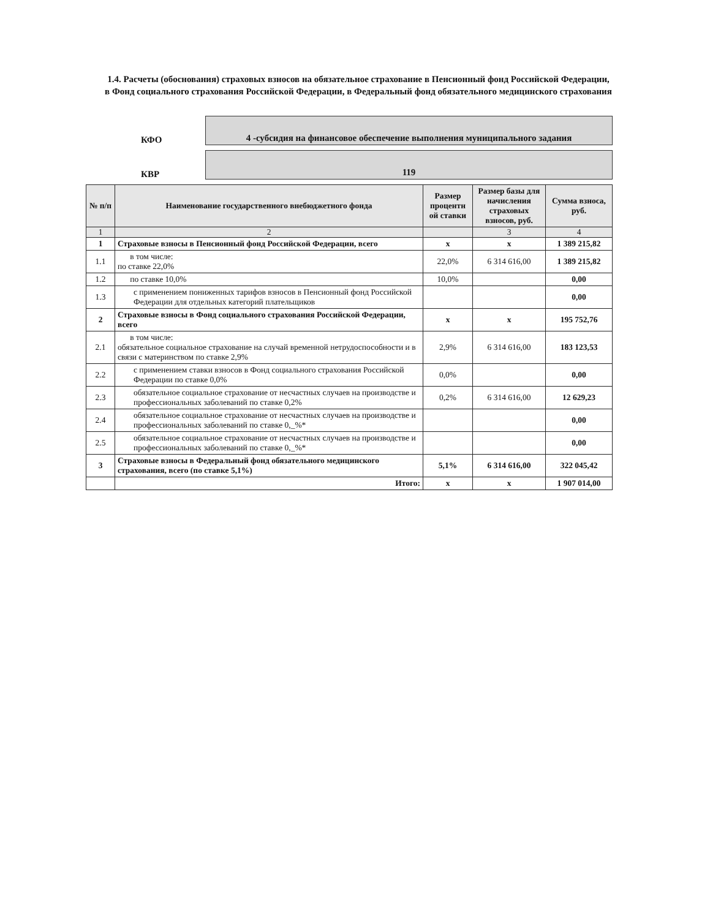1.4. Расчеты (обоснования) страховых взносов на обязательное страхование в Пенсионный фонд Российской Федерации, в Фонд социального страхования Российской Федерации, в Федеральный фонд обязательного медицинского страхования
КФО
4 -субсидия на финансовое обеспечение выполнения муниципального задания
КВР
119
| № п/п | Наименование государственного внебюджетного фонда | Размер процентн ой ставки | Размер базы для начисления страховых взносов, руб. | Сумма взноса, руб. |
| --- | --- | --- | --- | --- |
| 1 | 2 | | 3 | 4 |
| 1 | Страховые взносы в Пенсионный фонд Российской Федерации, всего | х | х | 1 389 215,82 |
| 1.1 | в том числе: по ставке 22,0% | 22,0% | 6 314 616,00 | 1 389 215,82 |
| 1.2 | по ставке 10,0% | 10,0% | | 0,00 |
| 1.3 | с применением пониженных тарифов взносов в Пенсионный фонд Российской Федерации для отдельных категорий плательщиков | | | 0,00 |
| 2 | Страховые взносы в Фонд социального страхования Российской Федерации, всего | х | х | 195 752,76 |
| 2.1 | в том числе: обязательное социальное страхование на случай временной нетрудоспособности и в связи с материнством по ставке 2,9% | 2,9% | 6 314 616,00 | 183 123,53 |
| 2.2 | с применением ставки взносов в Фонд социального страхования Российской Федерации по ставке 0,0% | 0,0% | | 0,00 |
| 2.3 | обязательное социальное страхование от несчастных случаев на производстве и профессиональных заболеваний по ставке 0,2% | 0,2% | 6 314 616,00 | 12 629,23 |
| 2.4 | обязательное социальное страхование от несчастных случаев на производстве и профессиональных заболеваний по ставке 0,_%* | | | 0,00 |
| 2.5 | обязательное социальное страхование от несчастных случаев на производстве и профессиональных заболеваний по ставке 0,_%* | | | 0,00 |
| 3 | Страховые взносы в Федеральный фонд обязательного медицинского страхования, всего (по ставке 5,1%) | 5,1% | 6 314 616,00 | 322 045,42 |
| | Итого: | х | х | 1 907 014,00 |